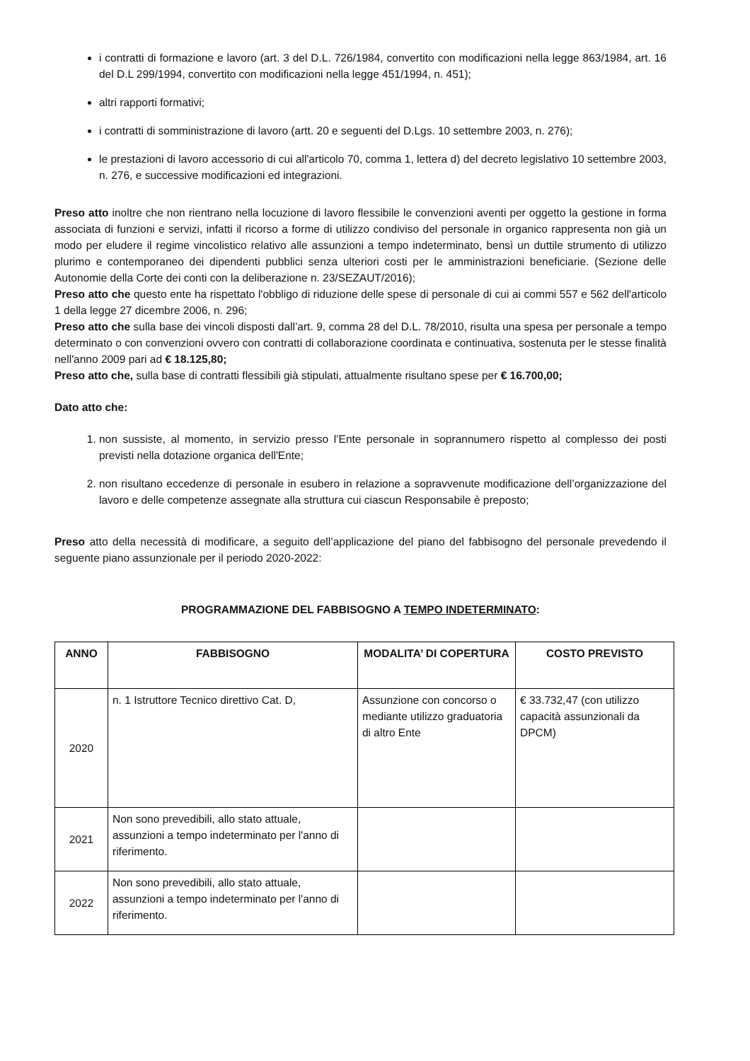i contratti di formazione e lavoro (art. 3 del D.L. 726/1984, convertito con modificazioni nella legge 863/1984, art. 16 del D.L 299/1994, convertito con modificazioni nella legge 451/1994, n. 451);
altri rapporti formativi;
i contratti di somministrazione di lavoro (artt. 20 e seguenti del D.Lgs. 10 settembre 2003, n. 276);
le prestazioni di lavoro accessorio di cui all'articolo 70, comma 1, lettera d) del decreto legislativo 10 settembre 2003, n. 276, e successive modificazioni ed integrazioni.
Preso atto inoltre che non rientrano nella locuzione di lavoro flessibile le convenzioni aventi per oggetto la gestione in forma associata di funzioni e servizi, infatti il ricorso a forme di utilizzo condiviso del personale in organico rappresenta non già un modo per eludere il regime vincolistico relativo alle assunzioni a tempo indeterminato, bensì un duttile strumento di utilizzo plurimo e contemporaneo dei dipendenti pubblici senza ulteriori costi per le amministrazioni beneficiarie. (Sezione delle Autonomie della Corte dei conti con la deliberazione n. 23/SEZAUT/2016);
Preso atto che questo ente ha rispettato l'obbligo di riduzione delle spese di personale di cui ai commi 557 e 562 dell'articolo 1 della legge 27 dicembre 2006, n. 296;
Preso atto che sulla base dei vincoli disposti dall’art. 9, comma 28 del D.L. 78/2010, risulta una spesa per personale a tempo determinato o con convenzioni ovvero con contratti di collaborazione coordinata e continuativa, sostenuta per le stesse finalità nell'anno 2009 pari ad € 18.125,80;
Preso atto che, sulla base di contratti flessibili già stipulati, attualmente risultano spese per € 16.700,00;
Dato atto che:
1. non sussiste, al momento, in servizio presso l’Ente personale in soprannumero rispetto al complesso dei posti previsti nella dotazione organica dell'Ente;
2. non risultano eccedenze di personale in esubero in relazione a sopravvenute modificazione dell’organizzazione del lavoro e delle competenze assegnate alla struttura cui ciascun Responsabile è preposto;
Preso atto della necessità di modificare, a seguito dell’applicazione del piano del fabbisogno del personale prevedendo il seguente piano assunzionale per il periodo 2020-2022:
PROGRAMMAZIONE DEL FABBISOGNO A TEMPO INDETERMINATO:
| ANNO | FABBISOGNO | MODALITA’ DI COPERTURA | COSTO PREVISTO |
| --- | --- | --- | --- |
| 2020 | n. 1 Istruttore Tecnico direttivo Cat. D, | Assunzione con concorso o mediante utilizzo graduatoria di altro Ente | € 33.732,47 (con utilizzo capacità assunzionali da DPCM) |
| 2021 | Non sono prevedibili, allo stato attuale, assunzioni a tempo indeterminato per l'anno di riferimento. | | |
| 2022 | Non sono prevedibili, allo stato attuale, assunzioni a tempo indeterminato per l'anno di riferimento. | | |